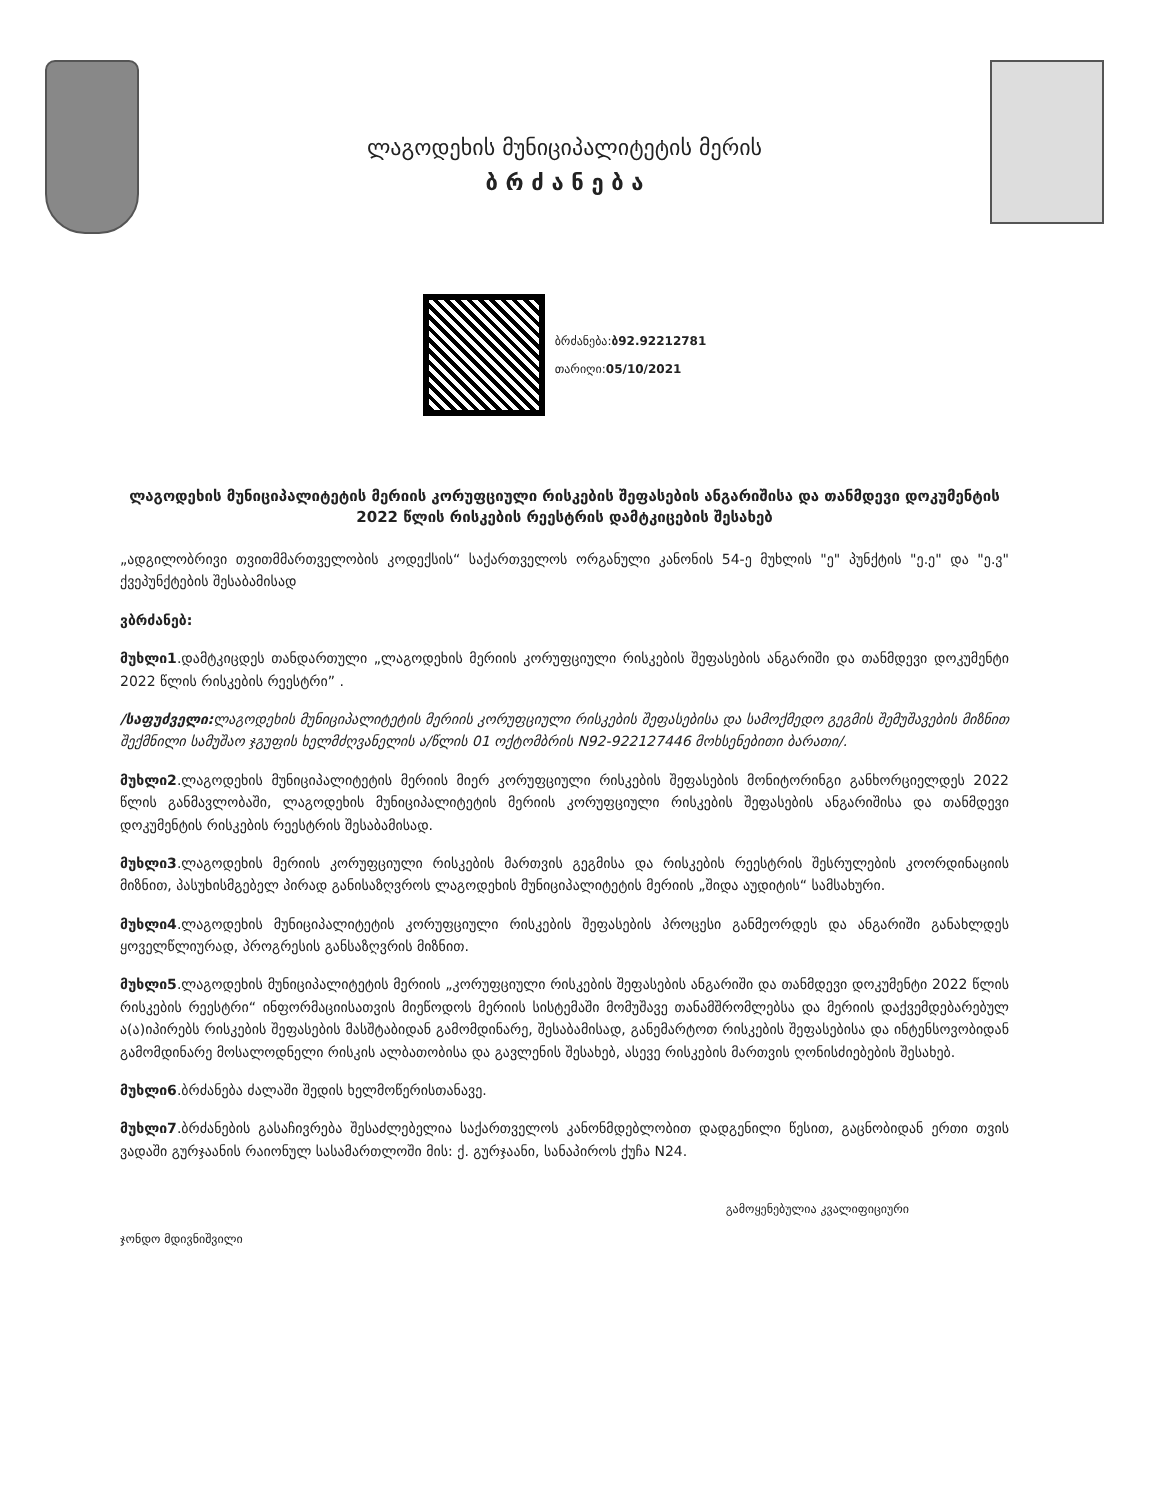ლაგოდეხის მუნიციპალიტეტის მერის
ბ რ ძ ა ნ ე ბ ა
ბრძანება:ბ92.92212781
თარიღი:05/10/2021
ლაგოდეხის მუნიციპალიტეტის მერიის კორუფციული რისკების შეფასების ანგარიშისა და თანმდევი დოკუმენტის 2022 წლის რისკების რეესტრის დამტკიცების შესახებ
„ადგილობრივი თვითმმართველობის კოდექსის“ საქართველოს ორგანული კანონის 54-ე მუხლის "ე" პუნქტის "ე.ე" და "ე.ვ" ქვეპუნქტების შესაბამისად
ვბრძანებ:
მუხლი1.დამტკიცდეს თანდართული „ლაგოდეხის მერიის კორუფციული რისკების შეფასების ანგარიში და თანმდევი დოკუმენტი 2022 წლის რისკების რეესტრი” .
/საფუძველი: ლაგოდეხის მუნიციპალიტეტის მერიის კორუფციული რისკების შეფასებისა და სამოქმედო გეგმის შემუშავების მიზნით შექმნილი სამუშაო ჯგუფის ხელმძღვანელის ა/წლის 01 ოქტომბრის N92-922127446 მოხსენებითი ბარათი/.
მუხლი2.ლაგოდეხის მუნიციპალიტეტის მერიის მიერ კორუფციული რისკების შეფასების მონიტორინგი განხორციელდეს 2022 წლის განმავლობაში, ლაგოდეხის მუნიციპალიტეტის მერიის კორუფციული რისკების შეფასების ანგარიშისა და თანმდევი დოკუმენტის რისკების რეესტრის შესაბამისად.
მუხლი3.ლაგოდეხის მერიის კორუფციული რისკების მართვის გეგმისა და რისკების რეესტრის შესრულების კოორდინაციის მიზნით, პასუხისმგებელ პირად განისაზღვროს ლაგოდეხის მუნიციპალიტეტის მერიის „შიდა აუდიტის“ სამსახური.
მუხლი4.ლაგოდეხის მუნიციპალიტეტის კორუფციული რისკების შეფასების პროცესი განმეორდეს და ანგარიში განახლდეს ყოველწლიურად, პროგრესის განსაზღვრის მიზნით.
მუხლი5.ლაგოდეხის მუნიციპალიტეტის მერიის „კორუფციული რისკების შეფასების ანგარიში და თანმდევი დოკუმენტი 2022 წლის რისკების რეესტრი“ ინფორმაციისათვის მიეწოდოს მერიის სისტემაში მომუშავე თანამშრომლებსა და მერიის დაქვემდებარებულ ა(ა)იპირებს რისკების შეფასების მასშტაბიდან გამომდინარე, შესაბამისად, განემარტოთ რისკების შეფასებისა და ინტენსოვობიდან გამომდინარე მოსალოდნელი რისკის ალბათობისა და გავლენის შესახებ, ასევე რისკების მართვის ღონისძიებების შესახებ.
მუხლი6.ბრძანება ძალაში შედის ხელმოწერისთანავე.
მუხლი7.ბრძანების გასაჩივრება შესაძლებელია საქართველოს კანონმდებლობით დადგენილი წესით, გაცნობიდან ერთი თვის ვადაში გურჯაანის რაიონულ სასამართლოში მის: ქ. გურჯაანი, სანაპიროს ქუჩა N24.
ჯონდო მდივნიშვილი გამოყენებულია კვალიფიციური